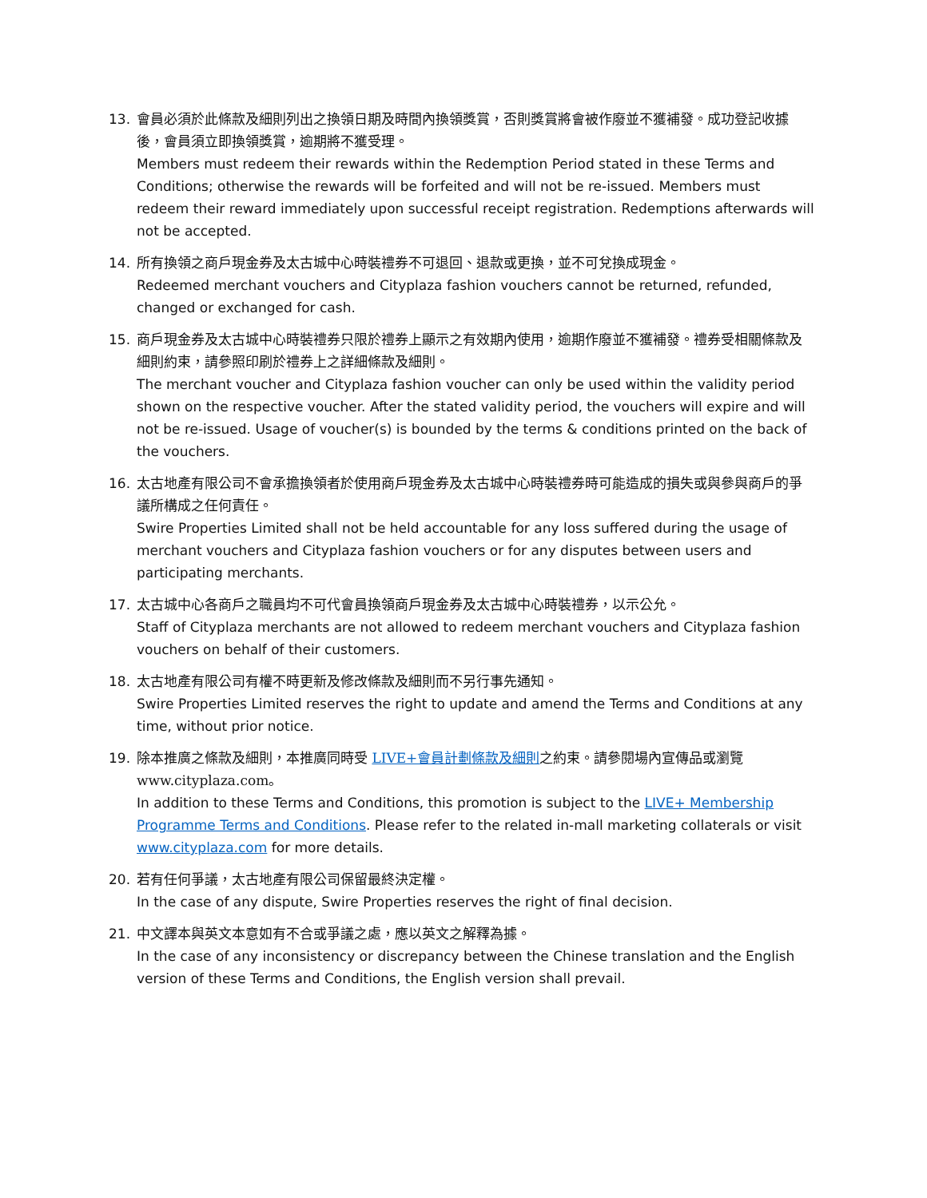13. 會員必須於此條款及細則列出之換領日期及時間內換領獎賞，否則獎賞將會被作廢並不獲補發。成功登記收據後，會員須立即換領獎賞，逾期將不獲受理。
Members must redeem their rewards within the Redemption Period stated in these Terms and Conditions; otherwise the rewards will be forfeited and will not be re-issued. Members must redeem their reward immediately upon successful receipt registration. Redemptions afterwards will not be accepted.
14. 所有換領之商戶現金券及太古城中心時裝禮券不可退回、退款或更換，並不可兌換成現金。
Redeemed merchant vouchers and Cityplaza fashion vouchers cannot be returned, refunded, changed or exchanged for cash.
15. 商戶現金券及太古城中心時裝禮券只限於禮券上顯示之有效期內使用，逾期作廢並不獲補發。禮券受相關條款及細則約束，請參照印刷於禮券上之詳細條款及細則。
The merchant voucher and Cityplaza fashion voucher can only be used within the validity period shown on the respective voucher. After the stated validity period, the vouchers will expire and will not be re-issued. Usage of voucher(s) is bounded by the terms & conditions printed on the back of the vouchers.
16. 太古地產有限公司不會承擔換領者於使用商戶現金券及太古城中心時裝禮券時可能造成的損失或與參與商戶的爭議所構成之任何責任。
Swire Properties Limited shall not be held accountable for any loss suffered during the usage of merchant vouchers and Cityplaza fashion vouchers or for any disputes between users and participating merchants.
17. 太古城中心各商戶之職員均不可代會員換領商戶現金券及太古城中心時裝禮券，以示公允。
Staff of Cityplaza merchants are not allowed to redeem merchant vouchers and Cityplaza fashion vouchers on behalf of their customers.
18. 太古地產有限公司有權不時更新及修改條款及細則而不另行事先通知。
Swire Properties Limited reserves the right to update and amend the Terms and Conditions at any time, without prior notice.
19. 除本推廣之條款及細則，本推廣同時受 LIVE+會員計劃條款及細則之約束。請參閱場內宣傳品或瀏覽 www.cityplaza.com。
In addition to these Terms and Conditions, this promotion is subject to the LIVE+ Membership Programme Terms and Conditions. Please refer to the related in-mall marketing collaterals or visit www.cityplaza.com for more details.
20. 若有任何爭議，太古地產有限公司保留最終決定權。
In the case of any dispute, Swire Properties reserves the right of final decision.
21. 中文譯本與英文本意如有不合或爭議之處，應以英文之解釋為據。
In the case of any inconsistency or discrepancy between the Chinese translation and the English version of these Terms and Conditions, the English version shall prevail.